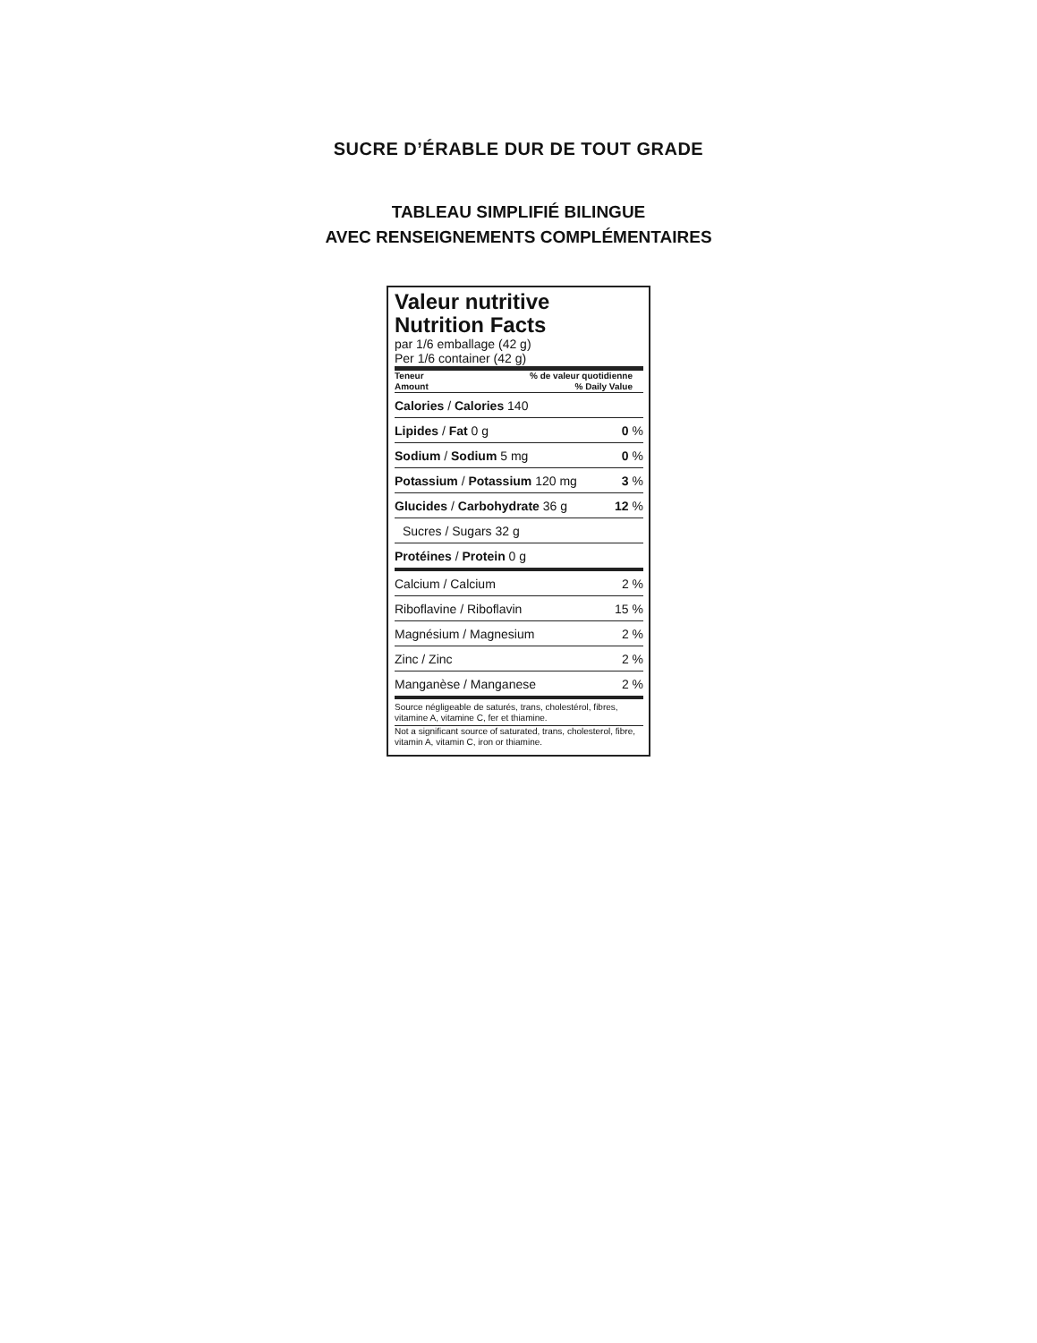SUCRE D’ÉRABLE DUR DE TOUT GRADE
TABLEAU SIMPLIFIÉ BILINGUE
AVEC RENSEIGNEMENTS COMPLÉMENTAIRES
Valeur nutritive
Nutrition Facts
par 1/6 emballage (42 g)
Per 1/6 container (42 g)
Teneur
Amount% de valeur quotidienne
% Daily Value
| Calories / Calories 140 | |
| Lipides / Fat 0 g | 0 % |
| Sodium / Sodium 5 mg | 0 % |
| Potassium / Potassium 120 mg | 3 % |
| Glucides / Carbohydrate 36 g | 12 % |
| Sucres / Sugars 32 g | |
| Protéines / Protein 0 g | |
| Calcium / Calcium | 2 % |
| Riboflavine / Riboflavin | 15 % |
| Magnésium / Magnesium | 2 % |
| Zinc / Zinc | 2 % |
| Manganèse / Manganese | 2 % |
Source négligeable de saturés, trans, cholestérol, fibres, vitamine A, vitamine C, fer et thiamine.
Not a significant source of saturated, trans, cholesterol, fibre, vitamin A, vitamin C, iron or thiamine.